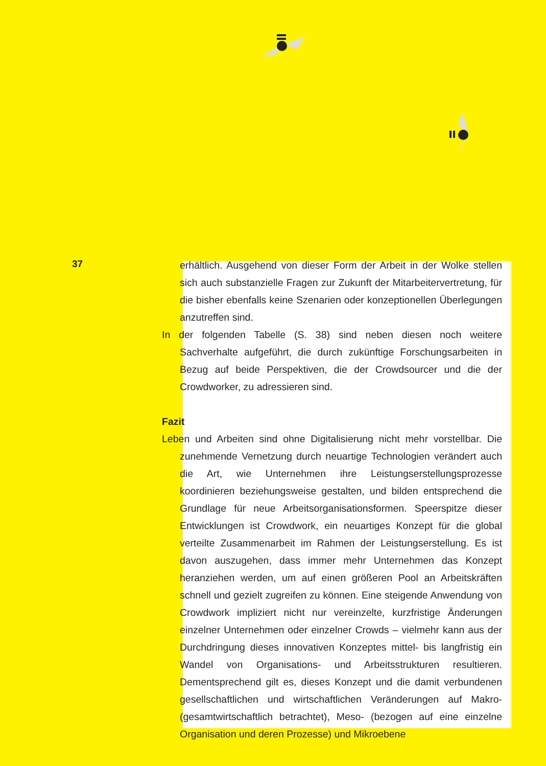37
erhältlich. Ausgehend von dieser Form der Arbeit in der Wolke stellen sich auch substanzielle Fragen zur Zukunft der Mitarbeitervertretung, für die bisher ebenfalls keine Szenarien oder konzeptionellen Überlegungen anzutreffen sind.
In der folgenden Tabelle (S. 38) sind neben diesen noch weitere Sachverhalte aufgeführt, die durch zukünftige Forschungsarbeiten in Bezug auf beide Perspektiven, die der Crowdsourcer und die der Crowdworker, zu adressieren sind.
Fazit
Leben und Arbeiten sind ohne Digitalisierung nicht mehr vorstellbar. Die zunehmende Vernetzung durch neuartige Technologien verändert auch die Art, wie Unternehmen ihre Leistungserstellungsprozesse koordinieren beziehungsweise gestalten, und bilden entsprechend die Grundlage für neue Arbeitsorganisationsformen. Speerspitze dieser Entwicklungen ist Crowdwork, ein neuartiges Konzept für die global verteilte Zusammenarbeit im Rahmen der Leistungserstellung. Es ist davon auszugehen, dass immer mehr Unternehmen das Konzept heranziehen werden, um auf einen größeren Pool an Arbeitskräften schnell und gezielt zugreifen zu können. Eine steigende Anwendung von Crowdwork impliziert nicht nur vereinzelte, kurzfristige Änderungen einzelner Unternehmen oder einzelner Crowds – vielmehr kann aus der Durchdringung dieses innovativen Konzeptes mittel- bis langfristig ein Wandel von Organisations- und Arbeitsstrukturen resultieren. Dementsprechend gilt es, dieses Konzept und die damit verbundenen gesellschaftlichen und wirtschaftlichen Veränderungen auf Makro- (gesamtwirtschaftlich betrachtet), Meso- (bezogen auf eine einzelne Organisation und deren Prozesse) und Mikroebene